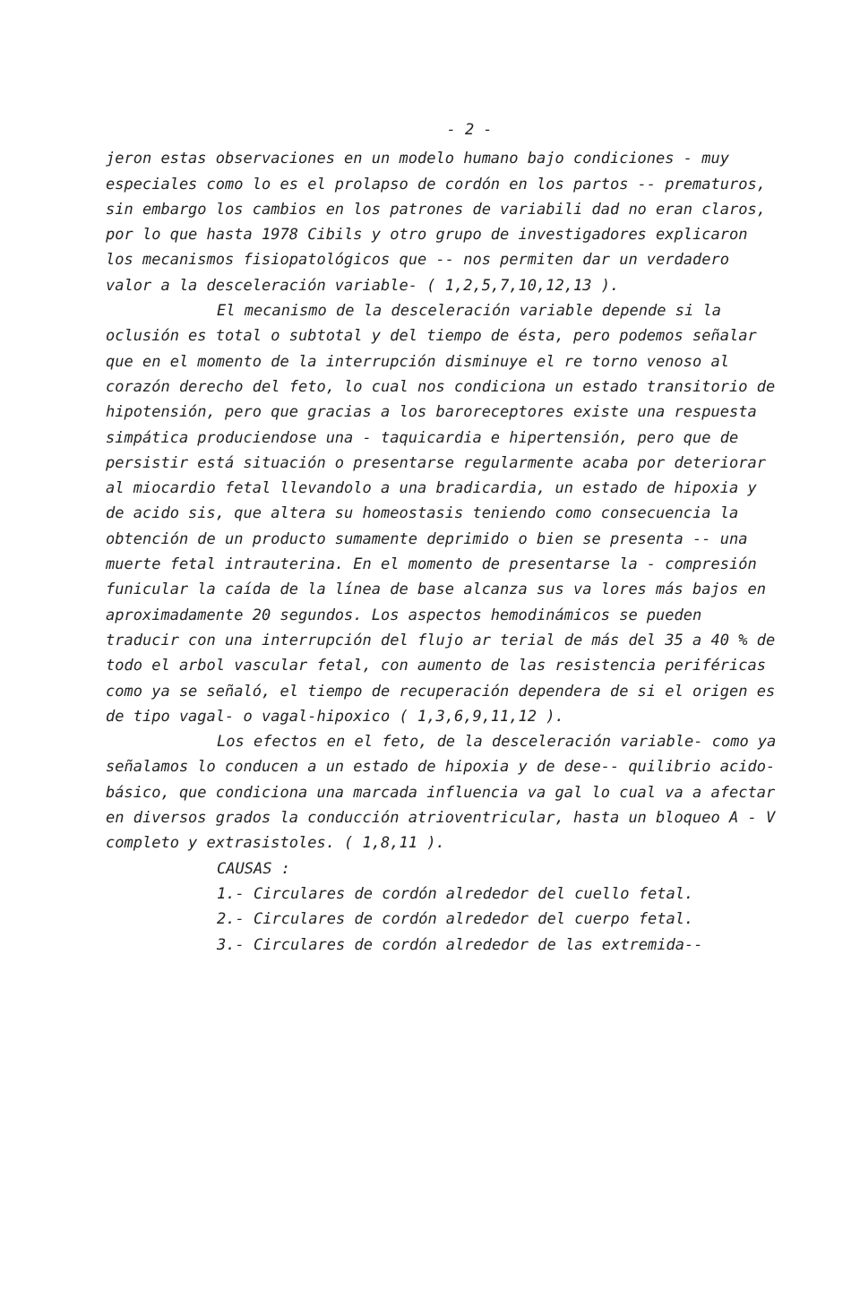- 2 -
jeron estas observaciones en un modelo humano bajo condiciones - muy especiales como lo es el prolapso de cordón en los partos -- prematuros, sin embargo los cambios en los patrones de variabili dad no eran claros, por lo que hasta 1978 Cibils y otro grupo de investigadores explicaron los mecanismos fisiopatológicos que -- nos permiten dar un verdadero valor a la desceleración variable- ( 1,2,5,7,10,12,13 ).
El mecanismo de la desceleración variable depende si la oclusión es total o subtotal y del tiempo de ésta, pero podemos señalar que en el momento de la interrupción disminuye el re torno venoso al corazón derecho del feto, lo cual nos condiciona un estado transitorio de hipotensión, pero que gracias a los baroreceptores existe una respuesta simpática produciendose una - taquicardia e hipertensión, pero que de persistir está situación o presentarse regularmente acaba por deteriorar al miocardio fetal llevandolo a una bradicardia, un estado de hipoxia y de acido sis, que altera su homeostasis teniendo como consecuencia la obtención de un producto sumamente deprimido o bien se presenta -- una muerte fetal intrauterina. En el momento de presentarse la - compresión funicular la caída de la línea de base alcanza sus va lores más bajos en aproximadamente 20 segundos. Los aspectos hemodinámicos se pueden traducir con una interrupción del flujo ar terial de más del 35 a 40 % de todo el arbol vascular fetal, con aumento de las resistencia periféricas como ya se señaló, el tiempo de recuperación dependera de si el origen es de tipo vagal- o vagal-hipoxico ( 1,3,6,9,11,12 ).
Los efectos en el feto, de la desceleración variable- como ya señalamos lo conducen a un estado de hipoxia y de dese-- quilibrio acido-básico, que condiciona una marcada influencia va gal lo cual va a afectar en diversos grados la conducción atrioventricular, hasta un bloqueo A - V completo y extrasistoles. ( 1,8,11 ).
CAUSAS :
1.- Circulares de cordón alrededor del cuello fetal.
2.- Circulares de cordón alrededor del cuerpo fetal.
3.- Circulares de cordón alrededor de las extremida--